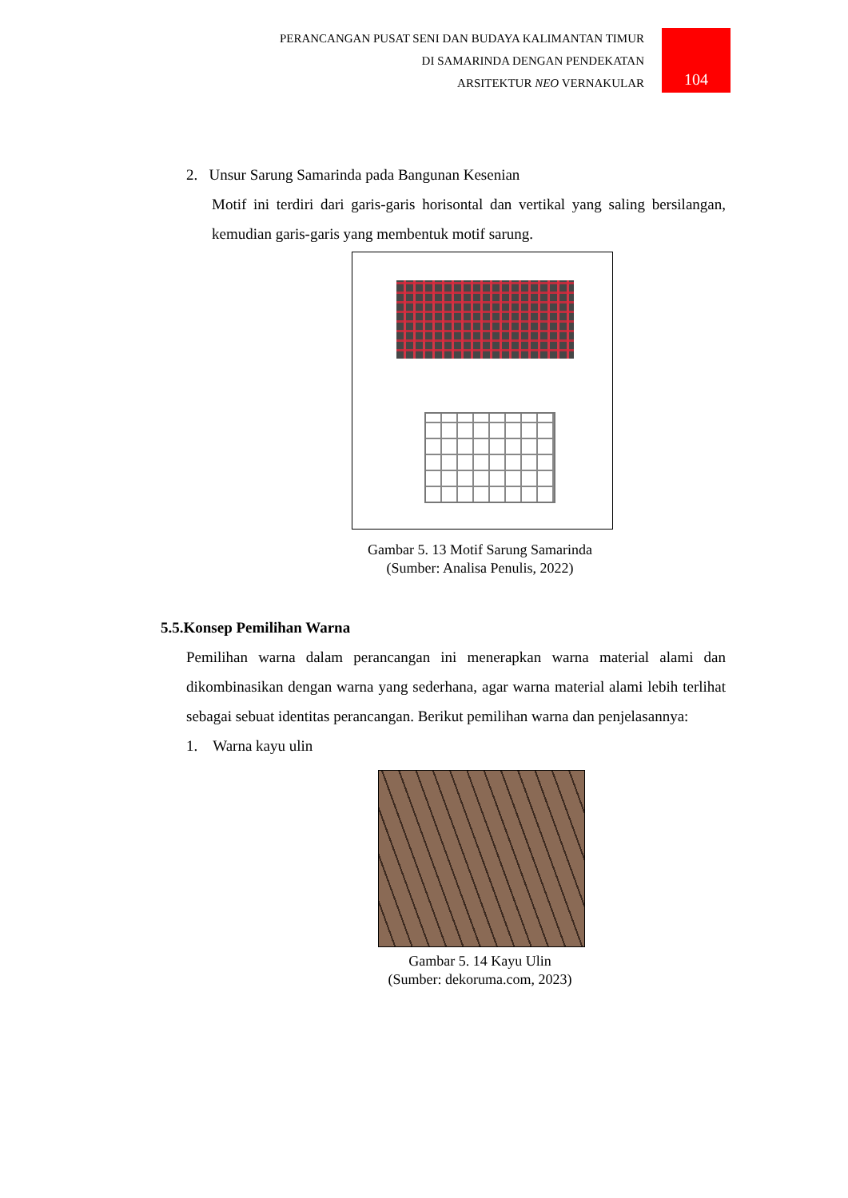PERANCANGAN PUSAT SENI DAN BUDAYA KALIMANTAN TIMUR
DI SAMARINDA DENGAN PENDEKATAN
ARSITEKTUR NEO VERNAKULAR
104
2. Unsur Sarung Samarinda pada Bangunan Kesenian
Motif ini terdiri dari garis-garis horisontal dan vertikal yang saling bersilangan, kemudian garis-garis yang membentuk motif sarung.
Gambar 5. 13 Motif Sarung Samarinda
(Sumber: Analisa Penulis, 2022)
5.5.Konsep Pemilihan Warna
Pemilihan warna dalam perancangan ini menerapkan warna material alami dan dikombinasikan dengan warna yang sederhana, agar warna material alami lebih terlihat sebagai sebuat identitas perancangan. Berikut pemilihan warna dan penjelasannya:
1. Warna kayu ulin
Gambar 5. 14 Kayu Ulin
(Sumber: dekoruma.com, 2023)